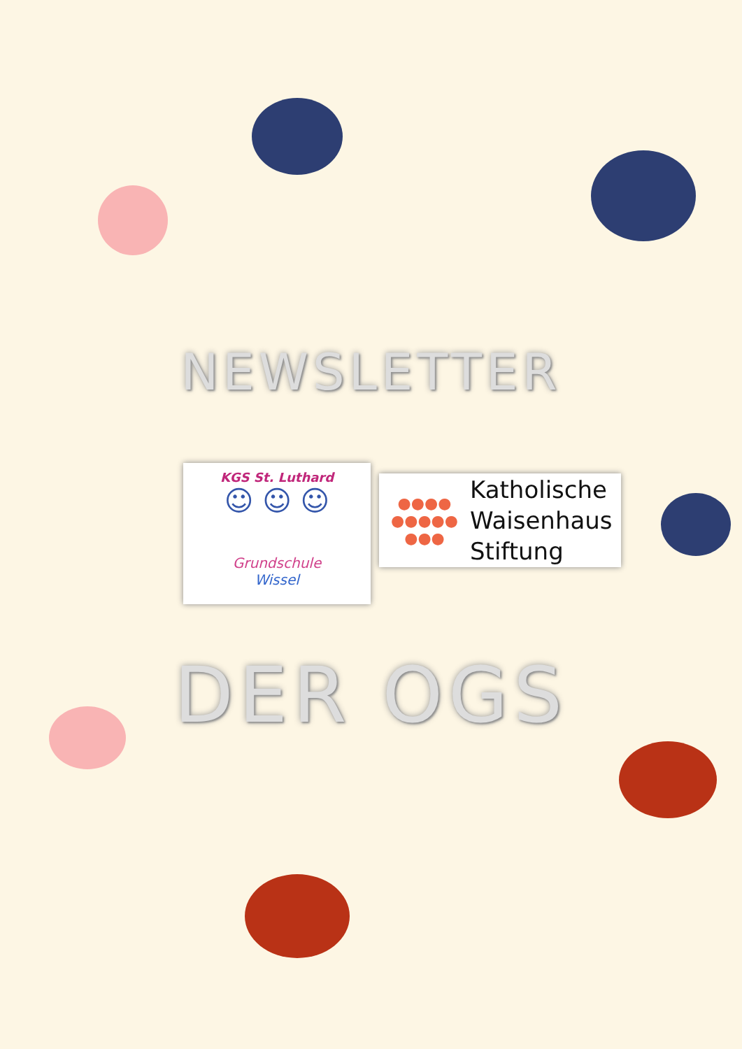NEWSLETTER
KGS St. Luthard
☺ ☺ ☺
Grundschule
Wissel
●●●●
●●●●●
●●●
Katholische
Waisenhaus
Stiftung
DER OGS